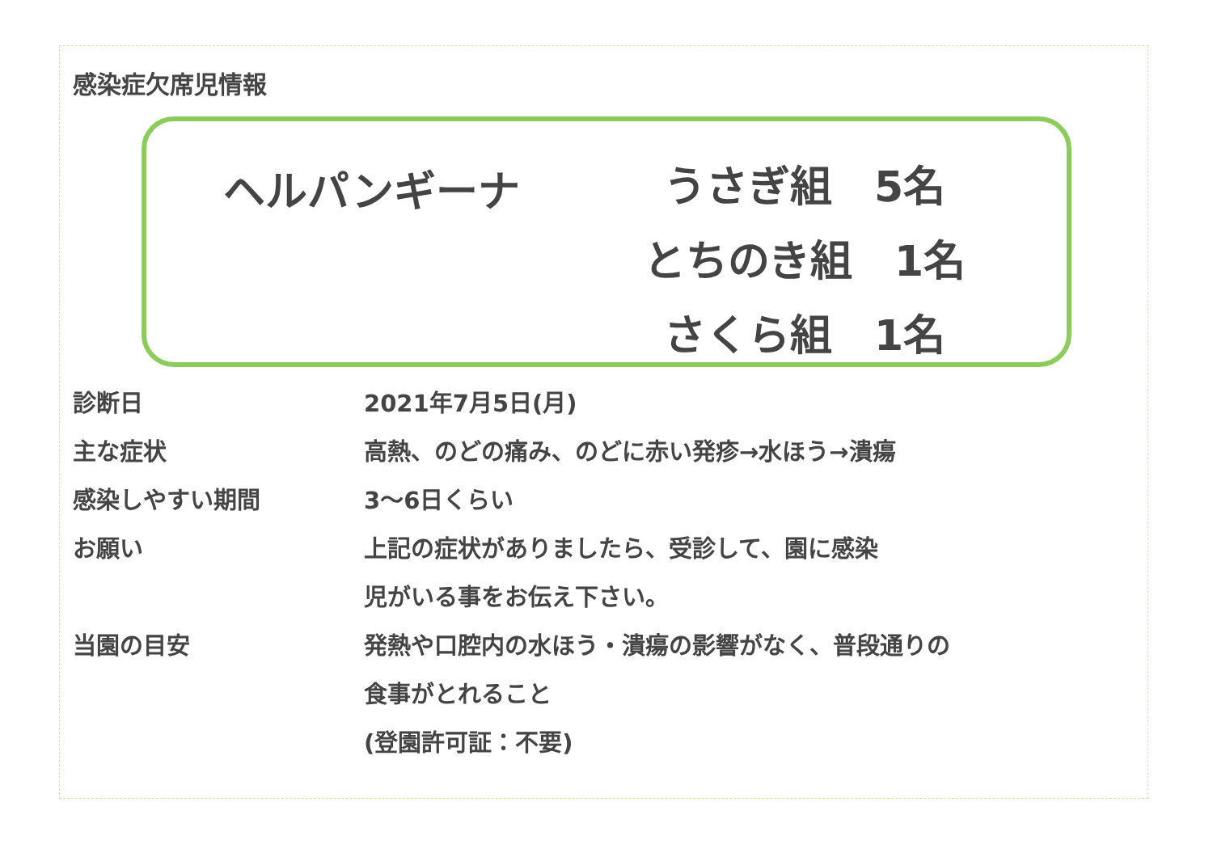感染症欠席児情報
ヘルパンギーナ
うさぎ組　5名
とちのき組　1名
さくら組　1名
診断日 2021年7月5日(月)
主な症状 高熱、のどの痛み、のどに赤い発疹→水ほう→潰瘍
感染しやすい期間 3～6日くらい
お願い 上記の症状がありましたら、受診して、園に感染
児がいる事をお伝え下さい。
当園の目安 発熱や口腔内の水ほう・潰瘍の影響がなく、普段通りの
食事がとれること
(登園許可証：不要)